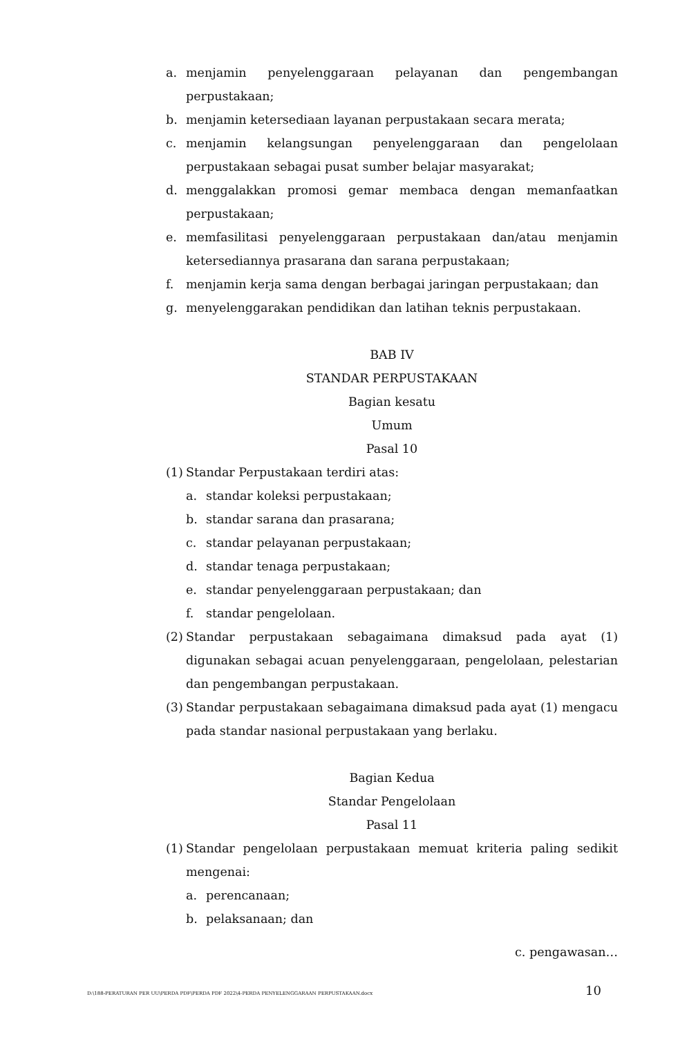a. menjamin penyelenggaraan pelayanan dan pengembangan perpustakaan;
b. menjamin ketersediaan layanan perpustakaan secara merata;
c. menjamin kelangsungan penyelenggaraan dan pengelolaan perpustakaan sebagai pusat sumber belajar masyarakat;
d. menggalakkan promosi gemar membaca dengan memanfaatkan perpustakaan;
e. memfasilitasi penyelenggaraan perpustakaan dan/atau menjamin ketersediannya prasarana dan sarana perpustakaan;
f. menjamin kerja sama dengan berbagai jaringan perpustakaan; dan
g. menyelenggarakan pendidikan dan latihan teknis perpustakaan.
BAB IV
STANDAR PERPUSTAKAAN
Bagian kesatu
Umum
Pasal 10
(1) Standar Perpustakaan terdiri atas:
a. standar koleksi perpustakaan;
b. standar sarana dan prasarana;
c. standar pelayanan perpustakaan;
d. standar tenaga perpustakaan;
e. standar penyelenggaraan perpustakaan; dan
f. standar pengelolaan.
(2) Standar perpustakaan sebagaimana dimaksud pada ayat (1) digunakan sebagai acuan penyelenggaraan, pengelolaan, pelestarian dan pengembangan perpustakaan.
(3) Standar perpustakaan sebagaimana dimaksud pada ayat (1) mengacu pada standar nasional perpustakaan yang berlaku.
Bagian Kedua
Standar Pengelolaan
Pasal 11
(1) Standar pengelolaan perpustakaan memuat kriteria paling sedikit mengenai:
a. perencanaan;
b. pelaksanaan; dan
c. pengawasan…
D:\188-PERATURAN PER UU\PERDA PDF\PERDA PDF 2022\4-PERDA PENYELENGGARAAN PERPUSTAKAAN.docx 10